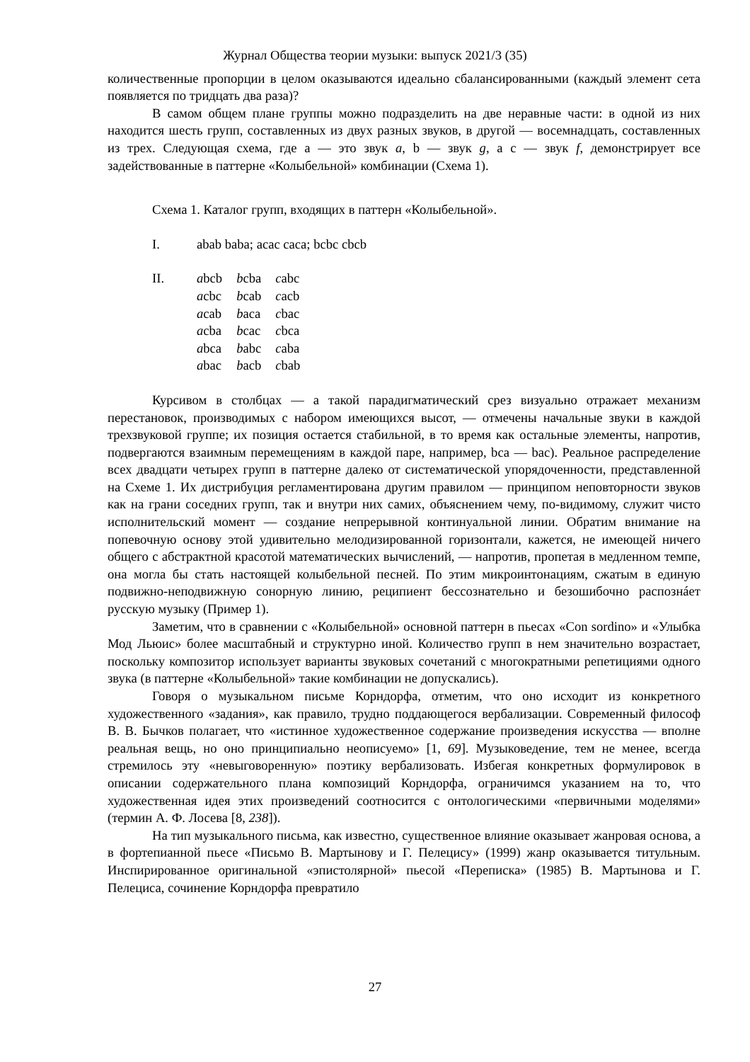Журнал Общества теории музыки: выпуск 2021/3 (35)
количественные пропорции в целом оказываются идеально сбалансированными (каждый элемент сета появляется по тридцать два раза)?
В самом общем плане группы можно подразделить на две неравные части: в одной из них находится шесть групп, составленных из двух разных звуков, в другой — восемнадцать, составленных из трех. Следующая схема, где a — это звук a, b — звук g, а c — звук f, демонстрирует все задействованные в паттерне «Колыбельной» комбинации (Схема 1).
Схема 1. Каталог групп, входящих в паттерн «Колыбельной».
I. abab baba; acac caca; bcbc cbcb
II.
| a bcb | b cba | c abc |
| a cbc | b cab | c acb |
| a cab | b aca | c bac |
| a cba | b cac | c bca |
| a bca | b abc | c aba |
| a bac | b acb | c bab |
Курсивом в столбцах — а такой парадигматический срез визуально отражает механизм перестановок, производимых с набором имеющихся высот, — отмечены начальные звуки в каждой трехзвуковой группе; их позиция остается стабильной, в то время как остальные элементы, напротив, подвергаются взаимным перемещениям в каждой паре, например, bca — bac). Реальное распределение всех двадцати четырех групп в паттерне далеко от систематической упорядоченности, представленной на Схеме 1. Их дистрибуция регламентирована другим правилом — принципом неповторности звуков как на грани соседних групп, так и внутри них самих, объяснением чему, по-видимому, служит чисто исполнительский момент — создание непрерывной континуальной линии. Обратим внимание на попевочную основу этой удивительно мелодизированной горизонтали, кажется, не имеющей ничего общего с абстрактной красотой математических вычислений, — напротив, пропетая в медленном темпе, она могла бы стать настоящей колыбельной песней. По этим микроинтонациям, сжатым в единую подвижно-неподвижную сонорную линию, реципиент бессознательно и безошибочно распознáет русскую музыку (Пример 1).
Заметим, что в сравнении с «Колыбельной» основной паттерн в пьесах «Con sordino» и «Улыбка Мод Льюис» более масштабный и структурно иной. Количество групп в нем значительно возрастает, поскольку композитор использует варианты звуковых сочетаний с многократными репетициями одного звука (в паттерне «Колыбельной» такие комбинации не допускались).
Говоря о музыкальном письме Корндорфа, отметим, что оно исходит из конкретного художественного «задания», как правило, трудно поддающегося вербализации. Современный философ В. В. Бычков полагает, что «истинное художественное содержание произведения искусства — вполне реальная вещь, но оно принципиально неописуемо» [1, 69]. Музыковедение, тем не менее, всегда стремилось эту «невыговоренную» поэтику вербализовать. Избегая конкретных формулировок в описании содержательного плана композиций Корндорфа, ограничимся указанием на то, что художественная идея этих произведений соотносится с онтологическими «первичными моделями» (термин А. Ф. Лосева [8, 238]).
На тип музыкального письма, как известно, существенное влияние оказывает жанровая основа, а в фортепианной пьесе «Письмо В. Мартынову и Г. Пелецису» (1999) жанр оказывается титульным. Инспирированное оригинальной «эпистолярной» пьесой «Переписка» (1985) В. Мартынова и Г. Пелециса, сочинение Корндорфа превратило
27